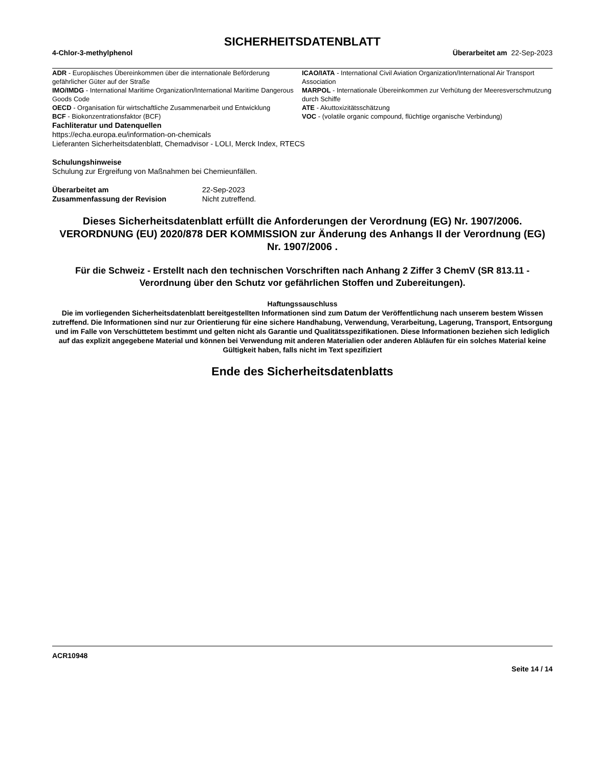SICHERHEITSDATENBLATT
4-Chlor-3-methylphenol Überarbeitet am 22-Sep-2023
ADR - Europäisches Übereinkommen über die internationale Beförderung gefährlicher Güter auf der Straße
ICAO/IATA - International Civil Aviation Organization/International Air Transport Association
IMO/IMDG - International Maritime Organization/International Maritime Dangerous Goods Code
MARPOL - Internationale Übereinkommen zur Verhütung der Meeresverschmutzung durch Schiffe
OECD - Organisation für wirtschaftliche Zusammenarbeit und Entwicklung
ATE - Akuttoxizitätsschätzung
BCF - Biokonzentrationsfaktor (BCF)
VOC - (volatile organic compound, flüchtige organische Verbindung)
Fachliteratur und Datenquellen
https://echa.europa.eu/information-on-chemicals
Lieferanten Sicherheitsdatenblatt, Chemadvisor - LOLI, Merck Index, RTECS
Schulungshinweise
Schulung zur Ergreifung von Maßnahmen bei Chemieunfällen.
Überarbeitet am 22-Sep-2023 Zusammenfassung der Revision Nicht zutreffend.
Dieses Sicherheitsdatenblatt erfüllt die Anforderungen der Verordnung (EG) Nr. 1907/2006. VERORDNUNG (EU) 2020/878 DER KOMMISSION zur Änderung des Anhangs II der Verordnung (EG) Nr. 1907/2006 .
Für die Schweiz - Erstellt nach den technischen Vorschriften nach Anhang 2 Ziffer 3 ChemV (SR 813.11 - Verordnung über den Schutz vor gefährlichen Stoffen und Zubereitungen).
Haftungssauschluss
Die im vorliegenden Sicherheitsdatenblatt bereitgestellten Informationen sind zum Datum der Veröffentlichung nach unserem bestem Wissen zutreffend. Die Informationen sind nur zur Orientierung für eine sichere Handhabung, Verwendung, Verarbeitung, Lagerung, Transport, Entsorgung und im Falle von Verschüttetem bestimmt und gelten nicht als Garantie und Qualitätsspezifikationen. Diese Informationen beziehen sich lediglich auf das explizit angegebene Material und können bei Verwendung mit anderen Materialien oder anderen Abläufen für ein solches Material keine Gültigkeit haben, falls nicht im Text spezifiziert
Ende des Sicherheitsdatenblatts
ACR10948
Seite 14 / 14